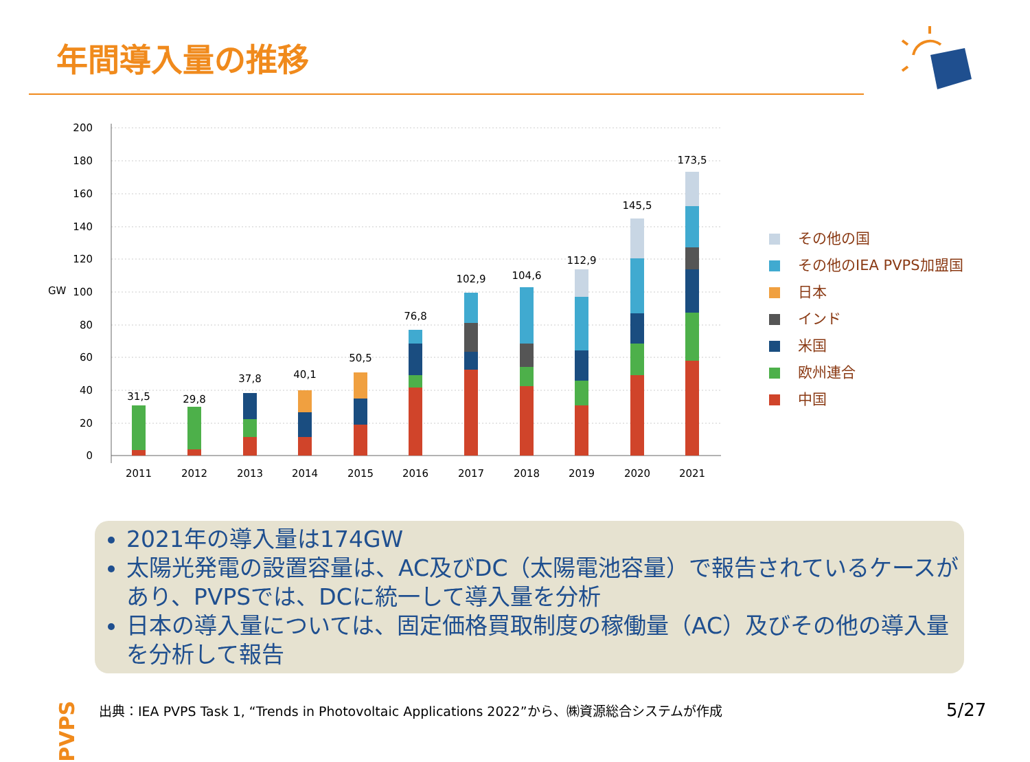年間導入量の推移
200
180
160
140
120
100
80
60
40
20
0
GW
2011
2012
2013
2014
2015
2016
2017
2018
2019
2020
2021
31,5
29,8
37,8
40,1
50,5
76,8
102,9
104,6
112,9
145,5
173,5
その他の国
その他のIEA PVPS加盟国
日本
インド
米国
欧州連合
中国
2021年の導入量は174GW
太陽光発電の設置容量は、AC及びDC（太陽電池容量）で報告されているケースがあり、PVPSでは、DCに統一して導入量を分析
日本の導入量については、固定価格買取制度の稼働量（AC）及びその他の導入量を分析して報告
PVPS
出典：IEA PVPS Task 1, “Trends in Photovoltaic Applications 2022”から、㈱資源総合システムが作成
5/27